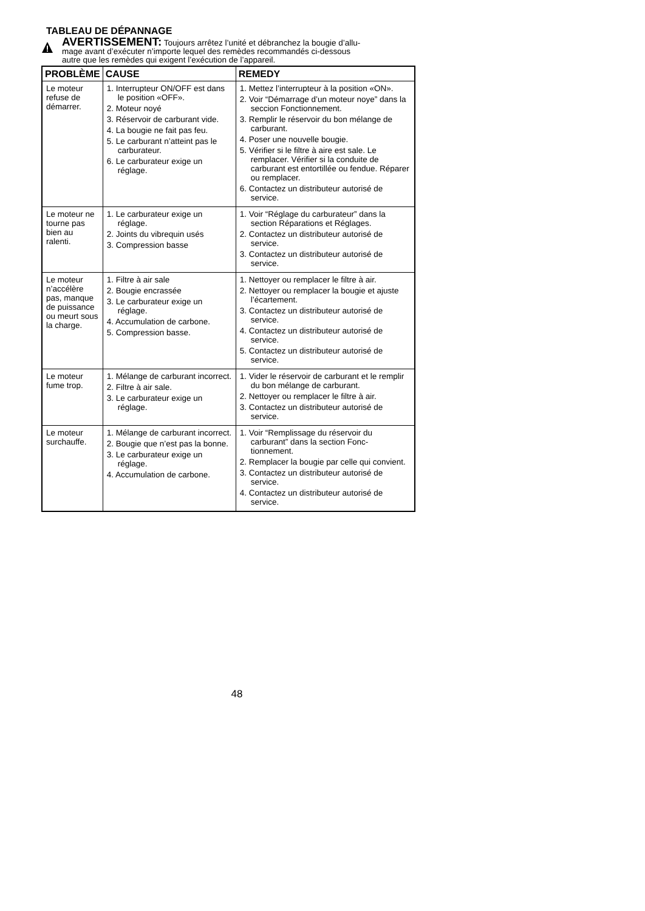TABLEAU DE DÉPANNAGE
AVERTISSEMENT: Toujours arrêtez l’unité et débranchez la bougie d’allu-
mage avant d’exécuter n’importe lequel des remèdes recommandés ci-dessous
autre que les remèdes qui exigent l’exécution de l’appareil.
| PROBLÈME | CAUSE | REMEDY |
| --- | --- | --- |
| Le moteur refuse de démarrer. | 1. Interrupteur ON/OFF est dans le position «OFF». 2. Moteur noyé 3. Réservoir de carburant vide. 4. La bougie ne fait pas feu. 5. Le carburant n’atteint pas le carburateur. 6. Le carburateur exige un réglage. | 1. Mettez l’interrupteur à la position «ON». 2. Voir “Démarrage d’un moteur noye” dans la seccion Fonctionnement. 3. Remplir le réservoir du bon mélange de carburant. 4. Poser une nouvelle bougie. 5. Vérifier si le filtre à aire est sale. Le remplacer. Vérifier si la conduite de carburant est entortillée ou fendue. Réparer ou remplacer. 6. Contactez un distributeur autorisé de service. |
| Le moteur ne tourne pas bien au ralenti. | 1. Le carburateur exige un réglage. 2. Joints du vibrequin usés 3. Compression basse | 1. Voir “Réglage du carburateur” dans la section Réparations et Réglages. 2. Contactez un distributeur autorisé de service. 3. Contactez un distributeur autorisé de service. |
| Le moteur n’accélère pas, manque de puissance ou meurt sous la charge. | 1. Filtre à air sale 2. Bougie encrassée 3. Le carburateur exige un réglage. 4. Accumulation de carbone. 5. Compression basse. | 1. Nettoyer ou remplacer le filtre à air. 2. Nettoyer ou remplacer la bougie et ajuste l’écartement. 3. Contactez un distributeur autorisé de service. 4. Contactez un distributeur autorisé de service. 5. Contactez un distributeur autorisé de service. |
| Le moteur fume trop. | 1. Mélange de carburant incorrect. 2. Filtre à air sale. 3. Le carburateur exige un réglage. | 1. Vider le réservoir de carburant et le remplir du bon mélange de carburant. 2. Nettoyer ou remplacer le filtre à air. 3. Contactez un distributeur autorisé de service. |
| Le moteur surchauffe. | 1. Mélange de carburant incorrect. 2. Bougie que n’est pas la bonne. 3. Le carburateur exige un réglage. 4. Accumulation de carbone. | 1. Voir “Remplissage du réservoir du carburant” dans la section Fonc- tionnement. 2. Remplacer la bougie par celle qui convient. 3. Contactez un distributeur autorisé de service. 4. Contactez un distributeur autorisé de service. |
48